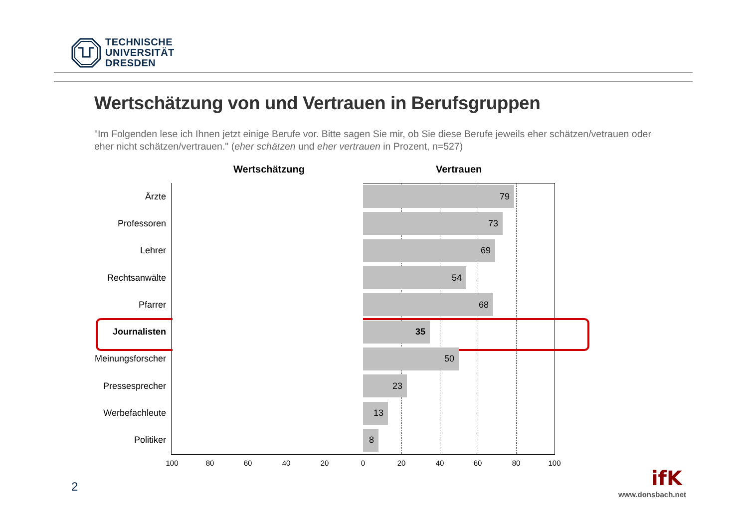TECHNISCHE
UNIVERSITÄT
DRESDEN
Wertschätzung von und Vertrauen in Berufsgruppen
"Im Folgenden lese ich Ihnen jetzt einige Berufe vor. Bitte sagen Sie mir, ob Sie diese Berufe jeweils eher schätzen/vetrauen oder eher nicht schätzen/vertrauen." (eher schätzen und eher vertrauen in Prozent, n=527)
Wertschätzung Vertrauen
Ärzte
79
Professoren
73
Lehrer
69
Rechtsanwälte
54
Pfarrer
68
Journalisten
35
Meinungsforscher
50
Pressesprecher
23
Werbefachleute
13
Politiker
8
100 80 60 40 20 0 20 40 60 80 100
2
ifK
www.donsbach.net